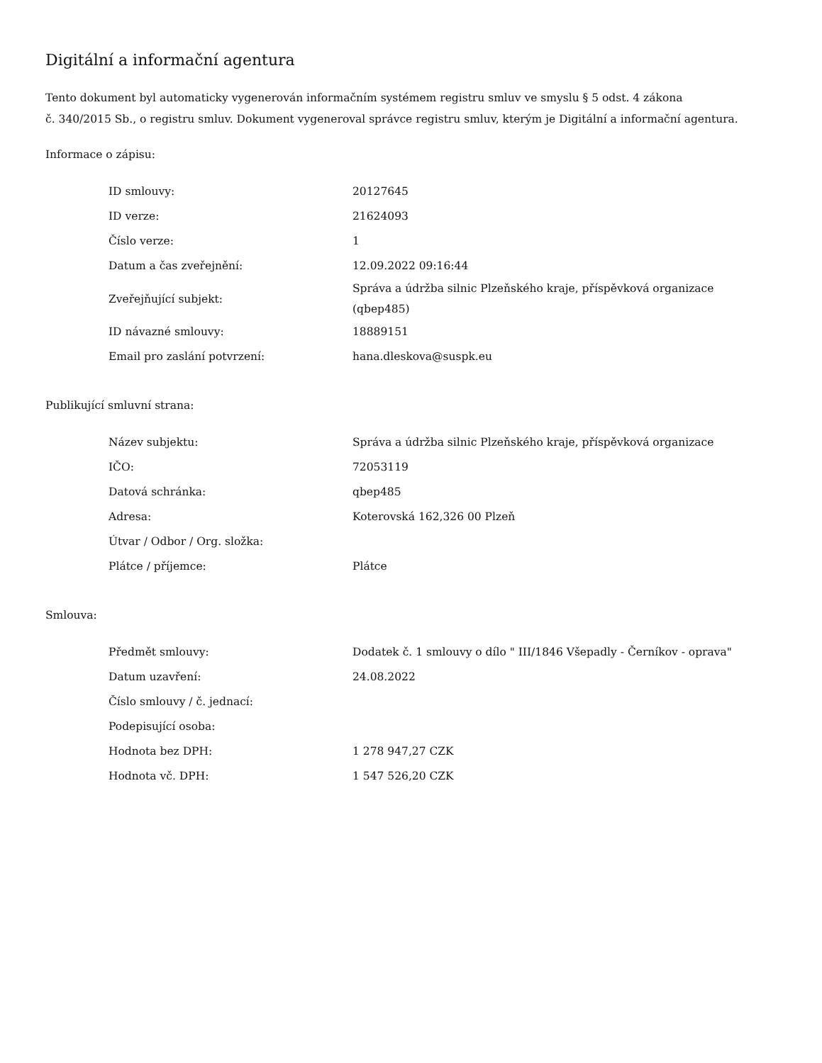Digitální a informační agentura
Tento dokument byl automaticky vygenerován informačním systémem registru smluv ve smyslu § 5 odst. 4 zákona
č. 340/2015 Sb., o registru smluv. Dokument vygeneroval správce registru smluv, kterým je Digitální a informační agentura.
Informace o zápisu:
| ID smlouvy: | 20127645 |
| ID verze: | 21624093 |
| Číslo verze: | 1 |
| Datum a čas zveřejnění: | 12.09.2022 09:16:44 |
| Zveřejňující subjekt: | Správa a údržba silnic Plzeňského kraje, příspěvková organizace (qbep485) |
| ID návazné smlouvy: | 18889151 |
| Email pro zaslání potvrzení: | hana.dleskova@suspk.eu |
Publikující smluvní strana:
| Název subjektu: | Správa a údržba silnic Plzeňského kraje, příspěvková organizace |
| IČO: | 72053119 |
| Datová schránka: | qbep485 |
| Adresa: | Koterovská 162,326 00 Plzeň |
| Útvar / Odbor / Org. složka: | |
| Plátce / příjemce: | Plátce |
Smlouva:
| Předmět smlouvy: | Dodatek č. 1 smlouvy o dílo " III/1846 Všepadly - Černíkov - oprava" |
| Datum uzavření: | 24.08.2022 |
| Číslo smlouvy / č. jednací: | |
| Podepisující osoba: | |
| Hodnota bez DPH: | 1 278 947,27 CZK |
| Hodnota vč. DPH: | 1 547 526,20 CZK |